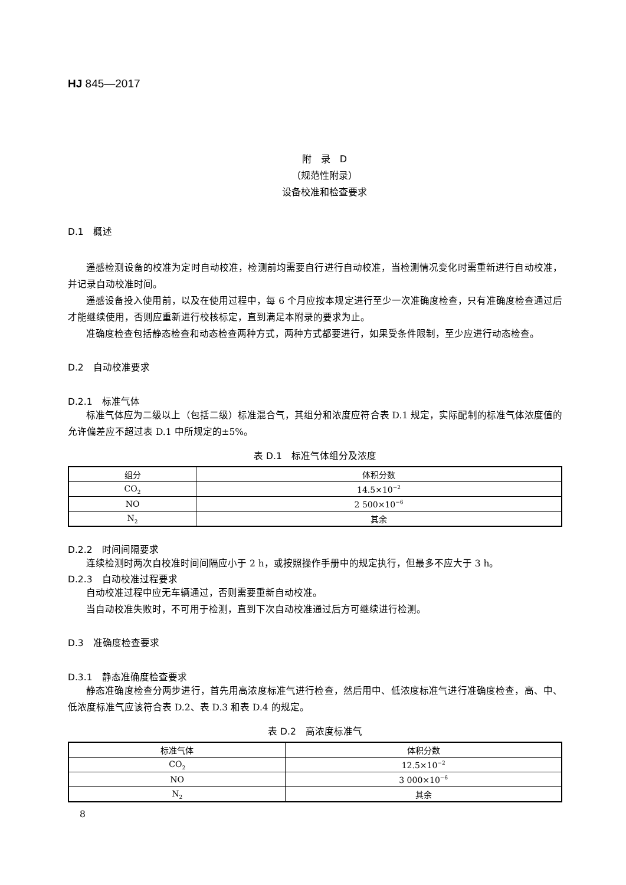HJ 845—2017
附　录　D
（规范性附录）
设备校准和检查要求
D.1　概述
遥感检测设备的校准为定时自动校准，检测前均需要自行进行自动校准，当检测情况变化时需重新进行自动校准，并记录自动校准时间。
遥感设备投入使用前，以及在使用过程中，每 6 个月应按本规定进行至少一次准确度检查，只有准确度检查通过后才能继续使用，否则应重新进行校核标定，直到满足本附录的要求为止。
准确度检查包括静态检查和动态检查两种方式，两种方式都要进行，如果受条件限制，至少应进行动态检查。
D.2　自动校准要求
D.2.1　标准气体
标准气体应为二级以上（包括二级）标准混合气，其组分和浓度应符合表 D.1 规定，实际配制的标准气体浓度值的允许偏差应不超过表 D.1 中所规定的±5%。
表 D.1　标准气体组分及浓度
| 组分 | 体积分数 |
| --- | --- |
| CO<sub>2</sub> | 14.5×10<sup>−2</sup> |
| NO | 2 500×10<sup>−6</sup> |
| N<sub>2</sub> | 其余 |
D.2.2　时间间隔要求
连续检测时两次自校准时间间隔应小于 2 h，或按照操作手册中的规定执行，但最多不应大于 3 h。
D.2.3　自动校准过程要求
自动校准过程中应无车辆通过，否则需要重新自动校准。
当自动校准失败时，不可用于检测，直到下次自动校准通过后方可继续进行检测。
D.3　准确度检查要求
D.3.1　静态准确度检查要求
静态准确度检查分两步进行，首先用高浓度标准气进行检查，然后用中、低浓度标准气进行准确度检查，高、中、低浓度标准气应该符合表 D.2、表 D.3 和表 D.4 的规定。
表 D.2　高浓度标准气
| 标准气体 | 体积分数 |
| --- | --- |
| CO<sub>2</sub> | 12.5×10<sup>−2</sup> |
| NO | 3 000×10<sup>−6</sup> |
| N<sub>2</sub> | 其余 |
8